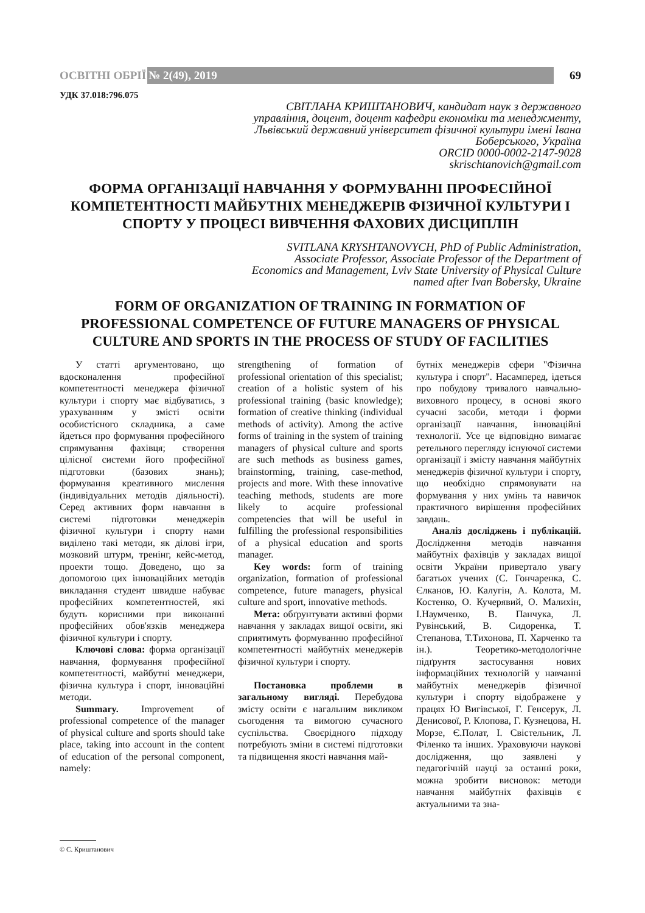ОСВІТНІ ОБРІЇ № 2(49), 2019 69
УДК 37.018:796.075
СВІТЛАНА КРИШТАНОВИЧ, кандидат наук з державного управління, доцент, доцент кафедри економіки та менеджменту, Львівський державний університет фізичної культури імені Івана Боберського, Україна
ORCID 0000-0002-2147-9028
skrischtanovich@gmail.com
ФОРМА ОРГАНІЗАЦІЇ НАВЧАННЯ У ФОРМУВАННІ ПРОФЕСІЙНОЇ КОМПЕТЕНТНОСТІ МАЙБУТНІХ МЕНЕДЖЕРІВ ФІЗИЧНОЇ КУЛЬТУРИ І СПОРТУ У ПРОЦЕСІ ВИВЧЕННЯ ФАХОВИХ ДИСЦИПЛІН
SVITLANA KRYSHTANOVYCH, PhD of Public Administration, Associate Professor, Associate Professor of the Department of Economics and Management, Lviv State University of Physical Culture named after Ivan Bobersky, Ukraine
FORM OF ORGANIZATION OF TRAINING IN FORMATION OF PROFESSIONAL COMPETENCE OF FUTURE MANAGERS OF PHYSICAL CULTURE AND SPORTS IN THE PROCESS OF STUDY OF FACILITIES
У статті аргументовано, що вдосконалення професійної компетентності менеджера фізичної культури і спорту має відбуватись, з урахуванням у змісті освіти особистісного складника, а саме йдеться про формування професійного спрямування фахівця; створення цілісної системи його професійної підготовки (базових знань); формування креативного мислення (індивідуальних методів діяльності). Серед активних форм навчання в системі підготовки менеджерів фізичної культури і спорту нами виділено такі методи, як ділові ігри, мозковий штурм, тренінг, кейс-метод, проекти тощо. Доведено, що за допомогою цих інноваційних методів викладання студент швидше набуває професійних компетентностей, які будуть корисними при виконанні професійних обов'язків менеджера фізичної культури і спорту.
Ключові слова: форма організації навчання, формування професійної компетентності, майбутні менеджери, фізична культура і спорт, інноваційні методи.
Summary. Improvement of professional competence of the manager of physical culture and sports should take place, taking into account in the content of education of the personal component, namely:
strengthening of formation of professional orientation of this specialist; creation of a holistic system of his professional training (basic knowledge); formation of creative thinking (individual methods of activity). Among the active forms of training in the system of training managers of physical culture and sports are such methods as business games, brainstorming, training, case-method, projects and more. With these innovative teaching methods, students are more likely to acquire professional competencies that will be useful in fulfilling the professional responsibilities of a physical education and sports manager.
Key words: form of training organization, formation of professional competence, future managers, physical culture and sport, innovative methods.
Мета: обґрунтувати активні форми навчання у закладах вищої освіти, які сприятимуть формуванню професійної компетентності майбутніх менеджерів фізичної культури і спорту.
Постановка проблеми в загальному вигляді. Перебудова змісту освіти є нагальним викликом сьогодення та вимогою сучасного суспільства. Своєрідного підходу потребують зміни в системі підготовки та підвищення якості навчання май-
бутніх менеджерів сфери "Фізична культура і спорт". Насамперед, ідеться про побудову тривалого навчально-виховного процесу, в основі якого сучасні засоби, методи і форми організації навчання, інноваційні технології. Усе це відповідно вимагає ретельного перегляду існуючої системи організації і змісту навчання майбутніх менеджерів фізичної культури і спорту, що необхідно спрямовувати на формування у них умінь та навичок практичного вирішення професійних завдань.
Аналіз досліджень і публікацій. Дослідження методів навчання майбутніх фахівців у закладах вищої освіти України привертало увагу багатьох учених (С. Гончаренка, С. Єлканов, Ю. Калугін, А. Колота, М. Костенко, О. Кучерявий, О. Малихін, І.Наумченко, В. Панчука, Л. Рувінський, В. Сидоренка, Т. Степанова, Т.Тихонова, П. Харченко та ін.). Теоретико-методологічне підґрунтя застосування нових інформаційних технологій у навчанні майбутніх менеджерів фізичної культури і спорту відображене у працях Ю Вигівської, Г. Генсерук, Л. Денисової, Р. Клопова, Г. Кузнецова, Н. Морзе, Є.Полат, І. Свістельник, Л. Філенко та інших. Ураховуючи наукові дослідження, що заявлені у педагогічній науці за останні роки, можна зробити висновок: методи навчання майбутніх фахівців є актуальними та зна-
© С. Криштанович